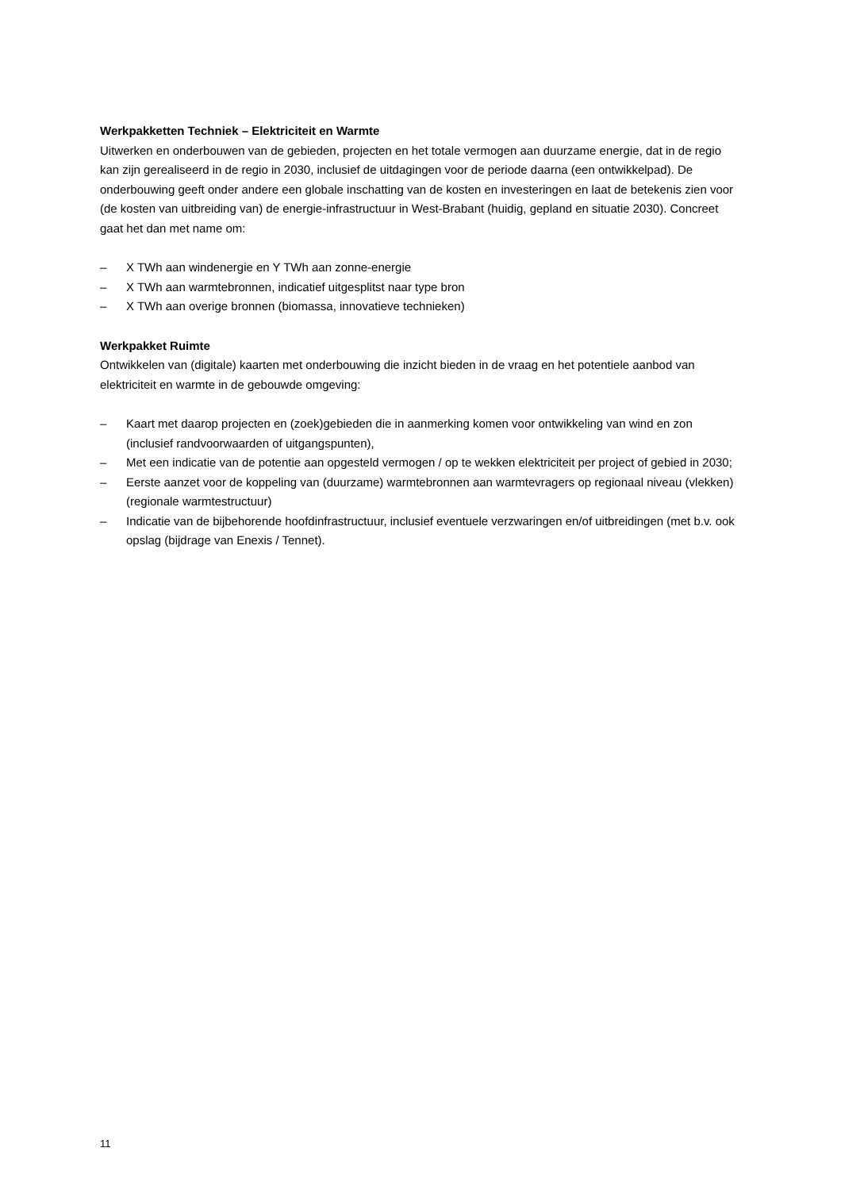Werkpakketten Techniek – Elektriciteit en Warmte
Uitwerken en onderbouwen van de gebieden, projecten en het totale vermogen aan duurzame energie, dat in de regio kan zijn gerealiseerd in de regio in 2030, inclusief de uitdagingen voor de periode daarna (een ontwikkelpad). De onderbouwing geeft onder andere een globale inschatting van de kosten en investeringen en laat de betekenis zien voor (de kosten van uitbreiding van) de energie-infrastructuur in West-Brabant (huidig, gepland en situatie 2030). Concreet gaat het dan met name om:
– X TWh aan windenergie en Y TWh aan zonne-energie
– X TWh aan warmtebronnen, indicatief uitgesplitst naar type bron
– X TWh aan overige bronnen (biomassa, innovatieve technieken)
Werkpakket Ruimte
Ontwikkelen van (digitale) kaarten met onderbouwing die inzicht bieden in de vraag en het potentiele aanbod van elektriciteit en warmte in de gebouwde omgeving:
– Kaart met daarop projecten en (zoek)gebieden die in aanmerking komen voor ontwikkeling van wind en zon (inclusief randvoorwaarden of uitgangspunten),
– Met een indicatie van de potentie aan opgesteld vermogen / op te wekken elektriciteit per project of gebied in 2030;
– Eerste aanzet voor de koppeling van (duurzame) warmtebronnen aan warmtevragers op regionaal niveau (vlekken) (regionale warmtestructuur)
– Indicatie van de bijbehorende hoofdinfrastructuur, inclusief eventuele verzwaringen en/of uitbreidingen (met b.v. ook opslag (bijdrage van Enexis / Tennet).
11